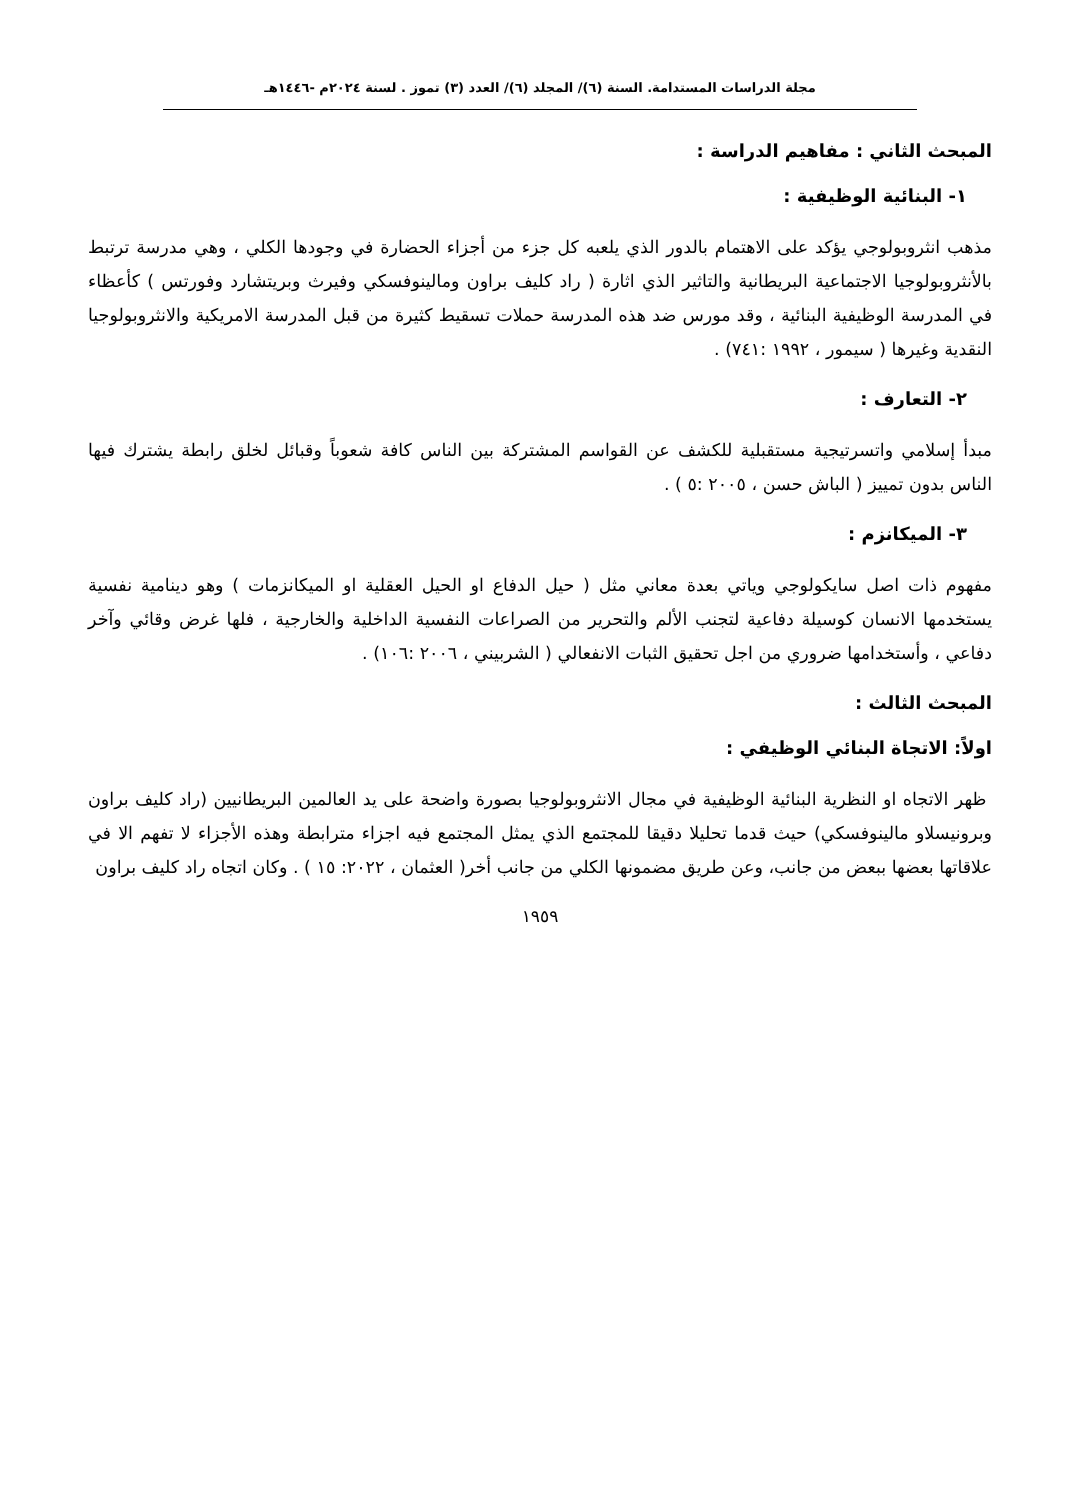مجلة الدراسات المستدامة. السنة (٦)/ المجلد (٦)/ العدد (٣) تموز . لسنة ٢٠٢٤م -١٤٤٦هـ
المبحث الثاني : مفاهيم الدراسة :
١- البنائية الوظيفية :
مذهب انثروبولوجي يؤكد على الاهتمام بالدور الذي يلعبه كل جزء من أجزاء الحضارة في وجودها الكلي ، وهي مدرسة ترتبط بالأنثروبولوجيا الاجتماعية البريطانية والتاثير الذي اثارة ( راد كليف براون ومالينوفسكي وفيرث وبريتشارد وفورتس ) كأعظاء في المدرسة الوظيفية البنائية ، وقد مورس ضد هذه المدرسة حملات تسقيط كثيرة من قبل المدرسة الامريكية والانثروبولوجيا النقدية وغيرها ( سيمور ، ١٩٩٢ :٧٤١) .
٢- التعارف :
مبدأ إسلامي واتسرتيجية مستقبلية للكشف عن القواسم المشتركة بين الناس كافة شعوباً وقبائل لخلق رابطة يشترك فيها الناس بدون تمييز ( الباش حسن ، ٢٠٠٥ :٥ ) .
٣- الميكانزم :
مفهوم ذات اصل سايكولوجي وياتي بعدة معاني مثل ( حيل الدفاع او الحيل العقلية او الميكانزمات ) وهو دينامية نفسية يستخدمها الانسان كوسيلة دفاعية لتجنب الألم والتحرير من الصراعات النفسية الداخلية والخارجية ، فلها غرض وقائي وآخر دفاعي ، وأستخدامها ضروري من اجل تحقيق الثبات الانفعالي ( الشربيني ، ٢٠٠٦ :١٠٦) .
المبحث الثالث :
اولاً: الاتجاة البنائي الوظيفي :
ظهر الاتجاه او النظرية البنائية الوظيفية في مجال الانثروبولوجيا بصورة واضحة على يد العالمين البريطانيين (راد كليف براون وبرونيسلاو مالينوفسكي) حيث قدما تحليلا دقيقا للمجتمع الذي يمثل المجتمع فيه اجزاء مترابطة وهذه الأجزاء لا تفهم الا في علاقاتها بعضها ببعض من جانب، وعن طريق مضمونها الكلي من جانب أخر( العثمان ، ٢٠٢٢: ١٥ ) . وكان اتجاه راد كليف براون
١٩٥٩